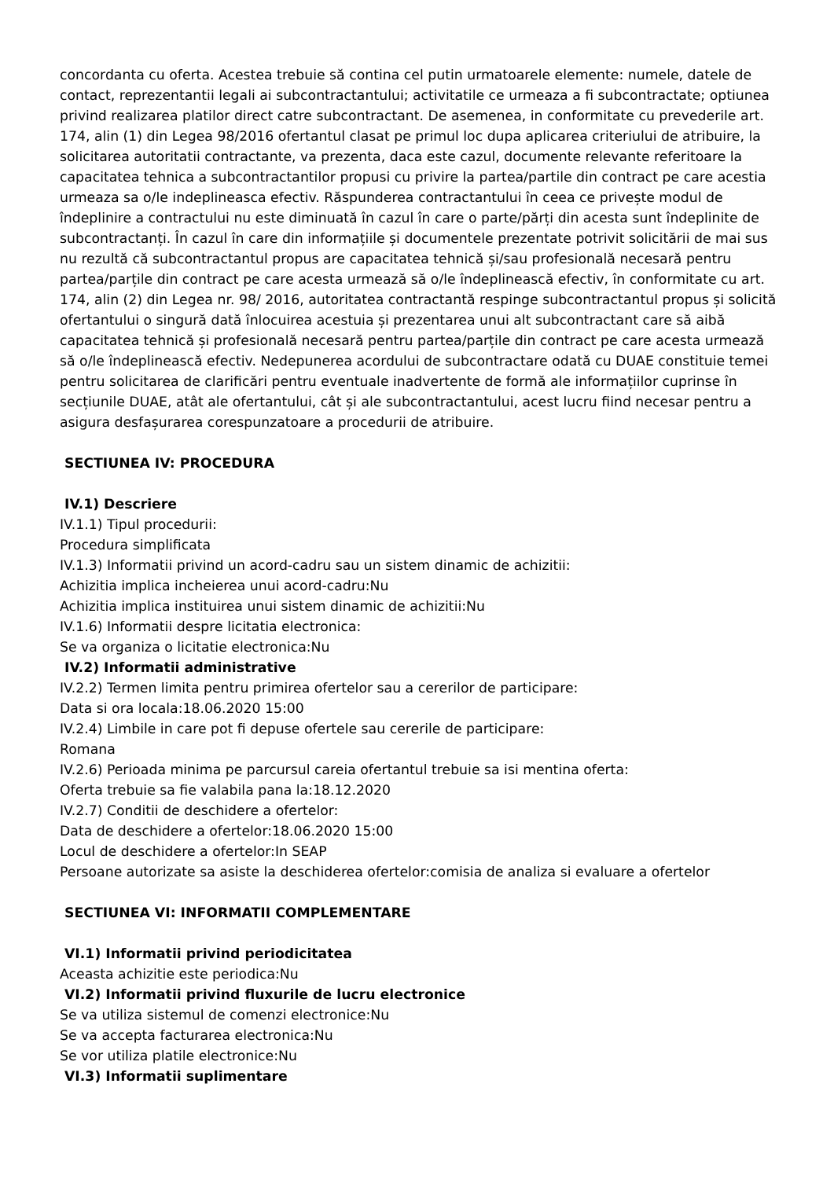concordanta cu oferta. Acestea trebuie să contina cel putin urmatoarele elemente: numele, datele de contact, reprezentantii legali ai subcontractantului; activitatile ce urmeaza a fi subcontractate; optiunea privind realizarea platilor direct catre subcontractant. De asemenea, in conformitate cu prevederile art. 174, alin (1) din Legea 98/2016 ofertantul clasat pe primul loc dupa aplicarea criteriului de atribuire, la solicitarea autoritatii contractante, va prezenta, daca este cazul, documente relevante referitoare la capacitatea tehnica a subcontractantilor propusi cu privire la partea/partile din contract pe care acestia urmeaza sa o/le indeplineasca efectiv. Răspunderea contractantului în ceea ce privește modul de îndeplinire a contractului nu este diminuată în cazul în care o parte/părți din acesta sunt îndeplinite de subcontractanți. În cazul în care din informațiile și documentele prezentate potrivit solicitării de mai sus nu rezultă că subcontractantul propus are capacitatea tehnică și/sau profesională necesară pentru partea/parțile din contract pe care acesta urmează să o/le îndeplinească efectiv, în conformitate cu art. 174, alin (2) din Legea nr. 98/ 2016, autoritatea contractantă respinge subcontractantul propus și solicită ofertantului o singură dată înlocuirea acestuia și prezentarea unui alt subcontractant care să aibă capacitatea tehnică și profesională necesară pentru partea/parțile din contract pe care acesta urmează să o/le îndeplinească efectiv. Nedepunerea acordului de subcontractare odată cu DUAE constituie temei pentru solicitarea de clarificări pentru eventuale inadvertente de formă ale informațiilor cuprinse în secțiunile DUAE, atât ale ofertantului, cât și ale subcontractantului, acest lucru fiind necesar pentru a asigura desfașurarea corespunzatoare a procedurii de atribuire.
SECTIUNEA IV: PROCEDURA
IV.1) Descriere
IV.1.1) Tipul procedurii:
Procedura simplificata
IV.1.3) Informatii privind un acord-cadru sau un sistem dinamic de achizitii:
Achizitia implica incheierea unui acord-cadru:Nu
Achizitia implica instituirea unui sistem dinamic de achizitii:Nu
IV.1.6) Informatii despre licitatia electronica:
Se va organiza o licitatie electronica:Nu
IV.2) Informatii administrative
IV.2.2) Termen limita pentru primirea ofertelor sau a cererilor de participare:
Data si ora locala:18.06.2020 15:00
IV.2.4) Limbile in care pot fi depuse ofertele sau cererile de participare:
Romana
IV.2.6) Perioada minima pe parcursul careia ofertantul trebuie sa isi mentina oferta:
Oferta trebuie sa fie valabila pana la:18.12.2020
IV.2.7) Conditii de deschidere a ofertelor:
Data de deschidere a ofertelor:18.06.2020 15:00
Locul de deschidere a ofertelor:In SEAP
Persoane autorizate sa asiste la deschiderea ofertelor:comisia de analiza si evaluare a ofertelor
SECTIUNEA VI: INFORMATII COMPLEMENTARE
VI.1) Informatii privind periodicitatea
Aceasta achizitie este periodica:Nu
VI.2) Informatii privind fluxurile de lucru electronice
Se va utiliza sistemul de comenzi electronice:Nu
Se va accepta facturarea electronica:Nu
Se vor utiliza platile electronice:Nu
VI.3) Informatii suplimentare